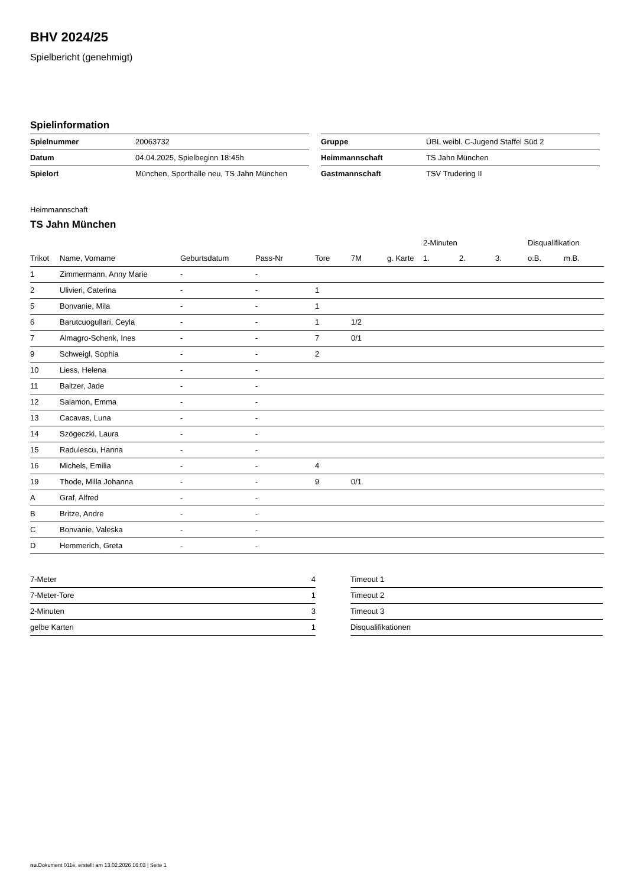BHV 2024/25
Spielbericht (genehmigt)
Spielinformation
| Spielnummer | 20063732 |
| Datum | 04.04.2025, Spielbeginn 18:45h |
| Spielort | München, Sporthalle neu, TS Jahn München |
| Gruppe | ÜBL weibl. C-Jugend Staffel Süd 2 |
| Heimmannschaft | TS Jahn München |
| Gastmannschaft | TSV Trudering II |
Heimmannschaft
TS Jahn München
| | | | | | | | 2-Minuten | | | Disqualifikation | |
| --- | --- | --- | --- | --- | --- | --- | --- | --- | --- | --- | --- |
| Trikot | Name, Vorname | Geburtsdatum | Pass-Nr | Tore | 7M | g. Karte | 1. | 2. | 3. | o.B. | m.B. |
| 1 | Zimmermann, Anny Marie | - | - | | | | | | | | |
| 2 | Ulivieri, Caterina | - | - | 1 | | | | | | | |
| 5 | Bonvanie, Mila | - | - | 1 | | | | | | | |
| 6 | Barutcuogullari, Ceyla | - | - | 1 | 1/2 | | | | | | |
| 7 | Almagro-Schenk, Ines | - | - | 7 | 0/1 | | | | | | |
| 9 | Schweigl, Sophia | - | - | 2 | | | | | | | |
| 10 | Liess, Helena | - | - | | | | | | | | |
| 11 | Baltzer, Jade | - | - | | | | | | | | |
| 12 | Salamon, Emma | - | - | | | | | | | | |
| 13 | Cacavas, Luna | - | - | | | | | | | | |
| 14 | Szögeczki, Laura | - | - | | | | | | | | |
| 15 | Radulescu, Hanna | - | - | | | | | | | | |
| 16 | Michels, Emilia | - | - | 4 | | | | | | | |
| 19 | Thode, Milla Johanna | - | - | 9 | 0/1 | | | | | | |
| A | Graf, Alfred | - | - | | | | | | | | |
| B | Britze, Andre | - | - | | | | | | | | |
| C | Bonvanie, Valeska | - | - | | | | | | | | |
| D | Hemmerich, Greta | - | - | | | | | | | | |
| 7-Meter | 4 |
| 7-Meter-Tore | 1 |
| 2-Minuten | 3 |
| gelbe Karten | 1 |
| Timeout 1 |
| Timeout 2 |
| Timeout 3 |
| Disqualifikationen |
nu.Dokument 011e, erstellt am 13.02.2026 16:03 | Seite 1